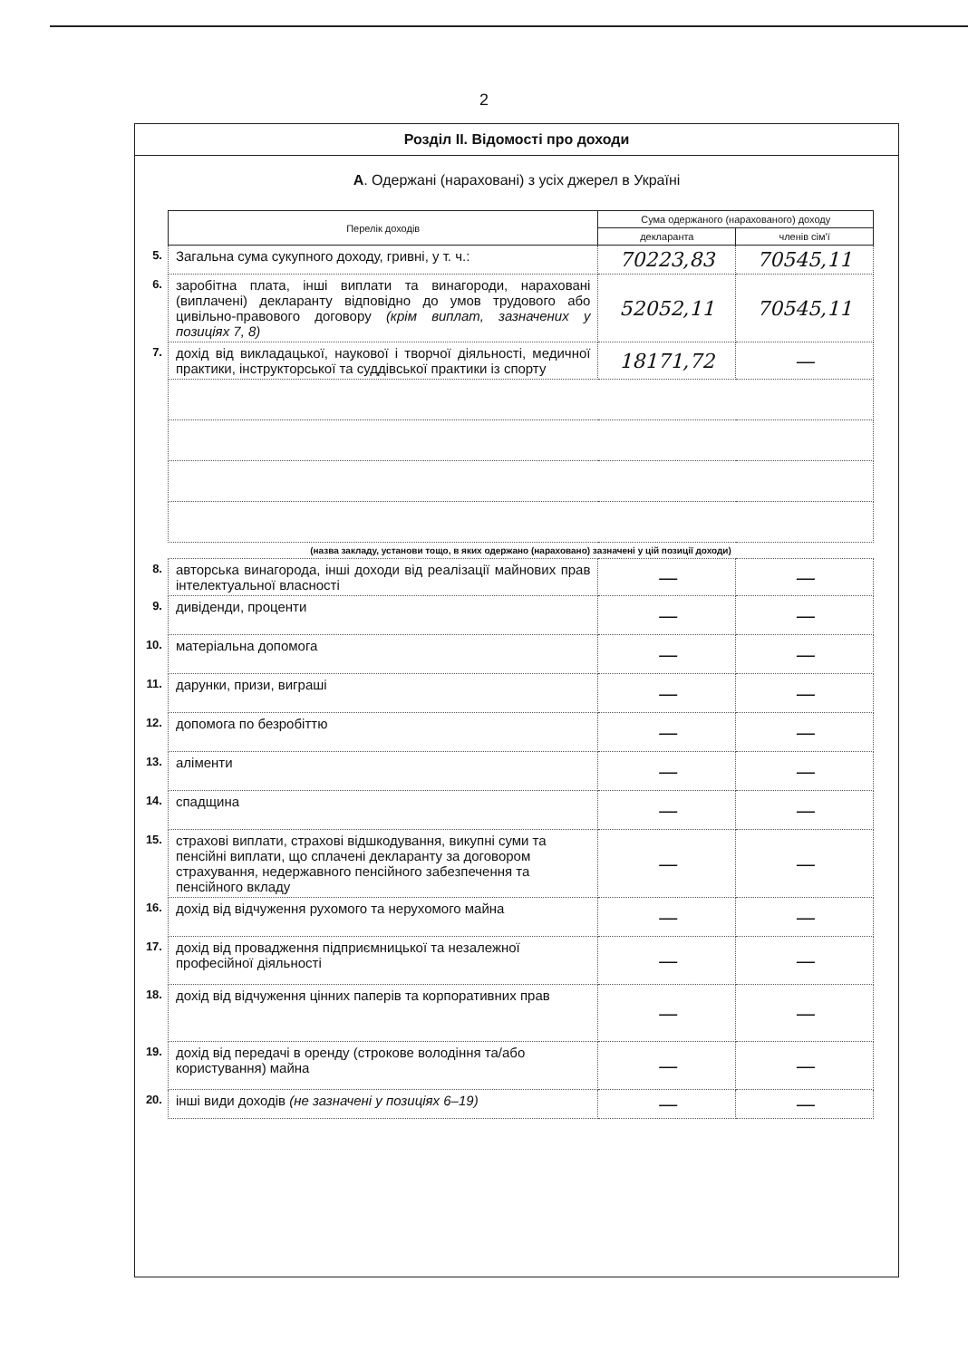2
Розділ ІІ. Відомості про доходи
А. Одержані (нараховані) з усіх джерел в Україні
| | Перелік доходів | Сума одержаного (нарахованого) доходу | |
| | | декларанта | членів сім'ї |
| 5. | Загальна сума сукупного доходу, гривні, у т. ч.: | 70223,83 | 70545,11 |
| 6. | заробітна плата, інші виплати та винагороди, нараховані (виплачені) декларанту відповідно до умов трудового або цивільно-правового договору (крім виплат, зазначених у позиціях 7, 8) | 52052,11 | 70545,11 |
| 7. | дохід від викладацької, наукової і творчої діяльності, медичної практики, інструкторської та суддівської практики із спорту | 18171,72 | — |
| | (назва закладу, установи тощо, в яких одержано (нараховано) зазначені у цій позиції доходи) | | |
| 8. | авторська винагорода, інші доходи від реалізації майнових прав інтелектуальної власності | — | — |
| 9. | дивіденди, проценти | — | — |
| 10. | матеріальна допомога | — | — |
| 11. | дарунки, призи, виграші | — | — |
| 12. | допомога по безробіттю | — | — |
| 13. | аліменти | — | — |
| 14. | спадщина | — | — |
| 15. | страхові виплати, страхові відшкодування, викупні суми та пенсійні виплати, що сплачені декларанту за договором страхування, недержавного пенсійного забезпечення та пенсійного вкладу | — | — |
| 16. | дохід від відчуження рухомого та нерухомого майна | — | — |
| 17. | дохід від провадження підприємницької та незалежної професійної діяльності | — | — |
| 18. | дохід від відчуження цінних паперів та корпоративних прав | — | — |
| 19. | дохід від передачі в оренду (строкове володіння та/або користування) майна | — | — |
| 20. | інші види доходів (не зазначені у позиціях 6–19) | — | — |